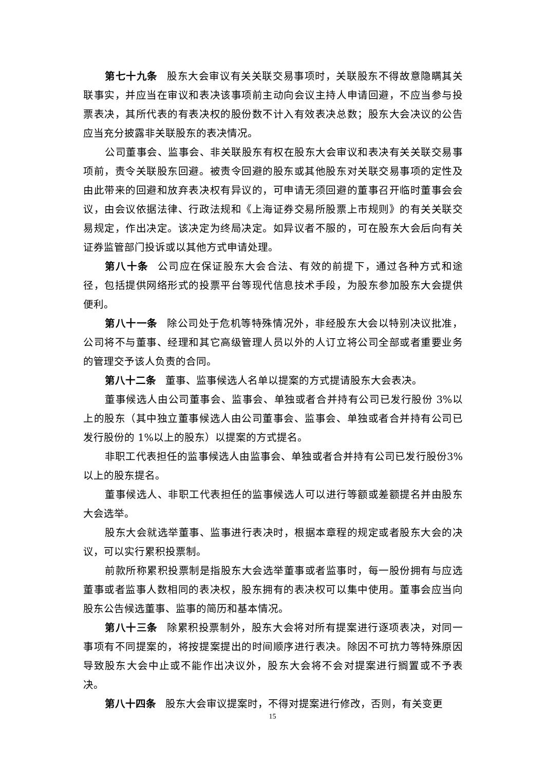第七十九条 股东大会审议有关关联交易事项时，关联股东不得故意隐瞒其关联事实，并应当在审议和表决该事项前主动向会议主持人申请回避，不应当参与投票表决，其所代表的有表决权的股份数不计入有效表决总数；股东大会决议的公告应当充分披露非关联股东的表决情况。
公司董事会、监事会、非关联股东有权在股东大会审议和表决有关关联交易事项前，责令关联股东回避。被责令回避的股东或其他股东对关联交易事项的定性及由此带来的回避和放弃表决权有异议的，可申请无须回避的董事召开临时董事会会议，由会议依据法律、行政法规和《上海证券交易所股票上市规则》的有关关联交易规定，作出决定。该决定为终局决定。如异议者不服的，可在股东大会后向有关证券监管部门投诉或以其他方式申请处理。
第八十条 公司应在保证股东大会合法、有效的前提下，通过各种方式和途径，包括提供网络形式的投票平台等现代信息技术手段，为股东参加股东大会提供便利。
第八十一条 除公司处于危机等特殊情况外，非经股东大会以特别决议批准，公司将不与董事、经理和其它高级管理人员以外的人订立将公司全部或者重要业务的管理交予该人负责的合同。
第八十二条 董事、监事候选人名单以提案的方式提请股东大会表决。
董事候选人由公司董事会、监事会、单独或者合并持有公司已发行股份 3%以上的股东（其中独立董事候选人由公司董事会、监事会、单独或者合并持有公司已发行股份的 1%以上的股东）以提案的方式提名。
非职工代表担任的监事候选人由监事会、单独或者合并持有公司已发行股份3%以上的股东提名。
董事候选人、非职工代表担任的监事候选人可以进行等额或差额提名并由股东大会选举。
股东大会就选举董事、监事进行表决时，根据本章程的规定或者股东大会的决议，可以实行累积投票制。
前款所称累积投票制是指股东大会选举董事或者监事时，每一股份拥有与应选董事或者监事人数相同的表决权，股东拥有的表决权可以集中使用。董事会应当向股东公告候选董事、监事的简历和基本情况。
第八十三条 除累积投票制外，股东大会将对所有提案进行逐项表决，对同一事项有不同提案的，将按提案提出的时间顺序进行表决。除因不可抗力等特殊原因导致股东大会中止或不能作出决议外，股东大会将不会对提案进行搁置或不予表决。
第八十四条 股东大会审议提案时，不得对提案进行修改，否则，有关变更
15